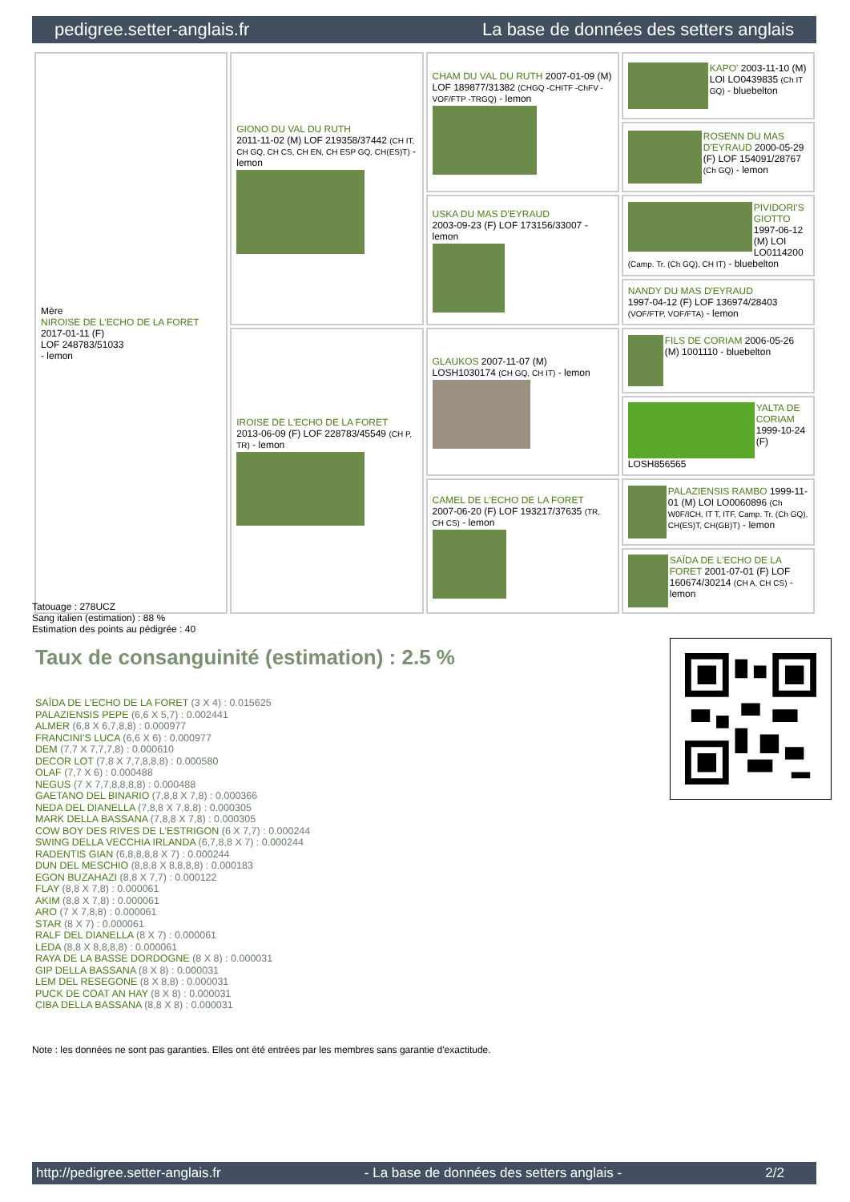pedigree.setter-anglais.fr La base de données des setters anglais
| Mère NIROISE DE L'ECHO DE LA FORET 2017-01-11 (F) LOF 248783/51033 - lemon | GIONO DU VAL DU RUTH 2011-11-02 (M) LOF 219358/37442 (CH IT, CH GQ, CH CS, CH EN, CH ESP GQ, CH(ES)T) - lemon | CHAM DU VAL DU RUTH 2007-01-09 (M) LOF 189877/31382 (CHGQ -CHITF -ChFV -VOF/FTP -TRGQ) - lemon | KAPO' 2003-11-10 (M) LOI LO0439835 (Ch IT GQ) - bluebelton |
| | | | ROSENN DU MAS D'EYRAUD 2000-05-29 (F) LOF 154091/28767 (Ch GQ) - lemon |
| | | USKA DU MAS D'EYRAUD 2003-09-23 (F) LOF 173156/33007 - lemon | PIVIDORI'S GIOTTO 1997-06-12 (M) LOI LO0114200 (Camp. Tr. (Ch GQ), CH IT) - bluebelton |
| | | | NANDY DU MAS D'EYRAUD 1997-04-12 (F) LOF 136974/28403 (VOF/FTP, VOF/FTA) - lemon |
| | IROISE DE L'ECHO DE LA FORET 2013-06-09 (F) LOF 228783/45549 (CH P, TR) - lemon | GLAUKOS 2007-11-07 (M) LOSH1030174 (CH GQ, CH IT) - lemon | FILS DE CORIAM 2006-05-26 (M) 1001110 - bluebelton |
| | | | YALTA DE CORIAM 1999-10-24 (F) LOSH856565 |
| | | CAMEL DE L'ECHO DE LA FORET 2007-06-20 (F) LOF 193217/37635 (TR, CH CS) - lemon | PALAZIENSIS RAMBO 1999-11-01 (M) LOI LO0060896 (Ch W0F/ICH, IT T, ITF, Camp. Tr. (Ch GQ), CH(ES)T, CH(GB)T) - lemon |
| | | | SAÏDA DE L'ECHO DE LA FORET 2001-07-01 (F) LOF 160674/30214 (CH A, CH CS) - lemon |
Tatouage : 278UCZ
Sang italien (estimation) : 88 %
Estimation des points au pédigrée : 40
Taux de consanguinité (estimation) : 2.5 %
SAÏDA DE L'ECHO DE LA FORET (3 X 4) : 0.015625
PALAZIENSIS PEPE (6,6 X 5,7) : 0.002441
ALMER (6,8 X 6,7,8,8) : 0.000977
FRANCINI'S LUCA (6,6 X 6) : 0.000977
DEM (7,7 X 7,7,7,8) : 0.000610
DECOR LOT (7,8 X 7,7,8,8,8) : 0.000580
OLAF (7,7 X 6) : 0.000488
NEGUS (7 X 7,7,8,8,8,8) : 0.000488
GAETANO DEL BINARIO (7,8,8 X 7,8) : 0.000366
NEDA DEL DIANELLA (7,8,8 X 7,8,8) : 0.000305
MARK DELLA BASSANA (7,8,8 X 7,8) : 0.000305
COW BOY DES RIVES DE L'ESTRIGON (6 X 7,7) : 0.000244
SWING DELLA VECCHIA IRLANDA (6,7,8,8 X 7) : 0.000244
RADENTIS GIAN (6,8,8,8,8 X 7) : 0.000244
DUN DEL MESCHIO (8,8,8 X 8,8,8,8) : 0.000183
EGON BUZAHAZI (8,8 X 7,7) : 0.000122
FLAY (8,8 X 7,8) : 0.000061
AKIM (8,8 X 7,8) : 0.000061
ARO (7 X 7,8,8) : 0.000061
STAR (8 X 7) : 0.000061
RALF DEL DIANELLA (8 X 7) : 0.000061
LEDA (8,8 X 8,8,8,8) : 0.000061
RAYA DE LA BASSE DORDOGNE (8 X 8) : 0.000031
GIP DELLA BASSANA (8 X 8) : 0.000031
LEM DEL RESEGONE (8 X 8,8) : 0.000031
PUCK DE COAT AN HAY (8 X 8) : 0.000031
CIBA DELLA BASSANA (8,8 X 8) : 0.000031
Note : les données ne sont pas garanties. Elles ont été entrées par les membres sans garantie d'exactitude.
http://pedigree.setter-anglais.fr - La base de données des setters anglais - 2/2